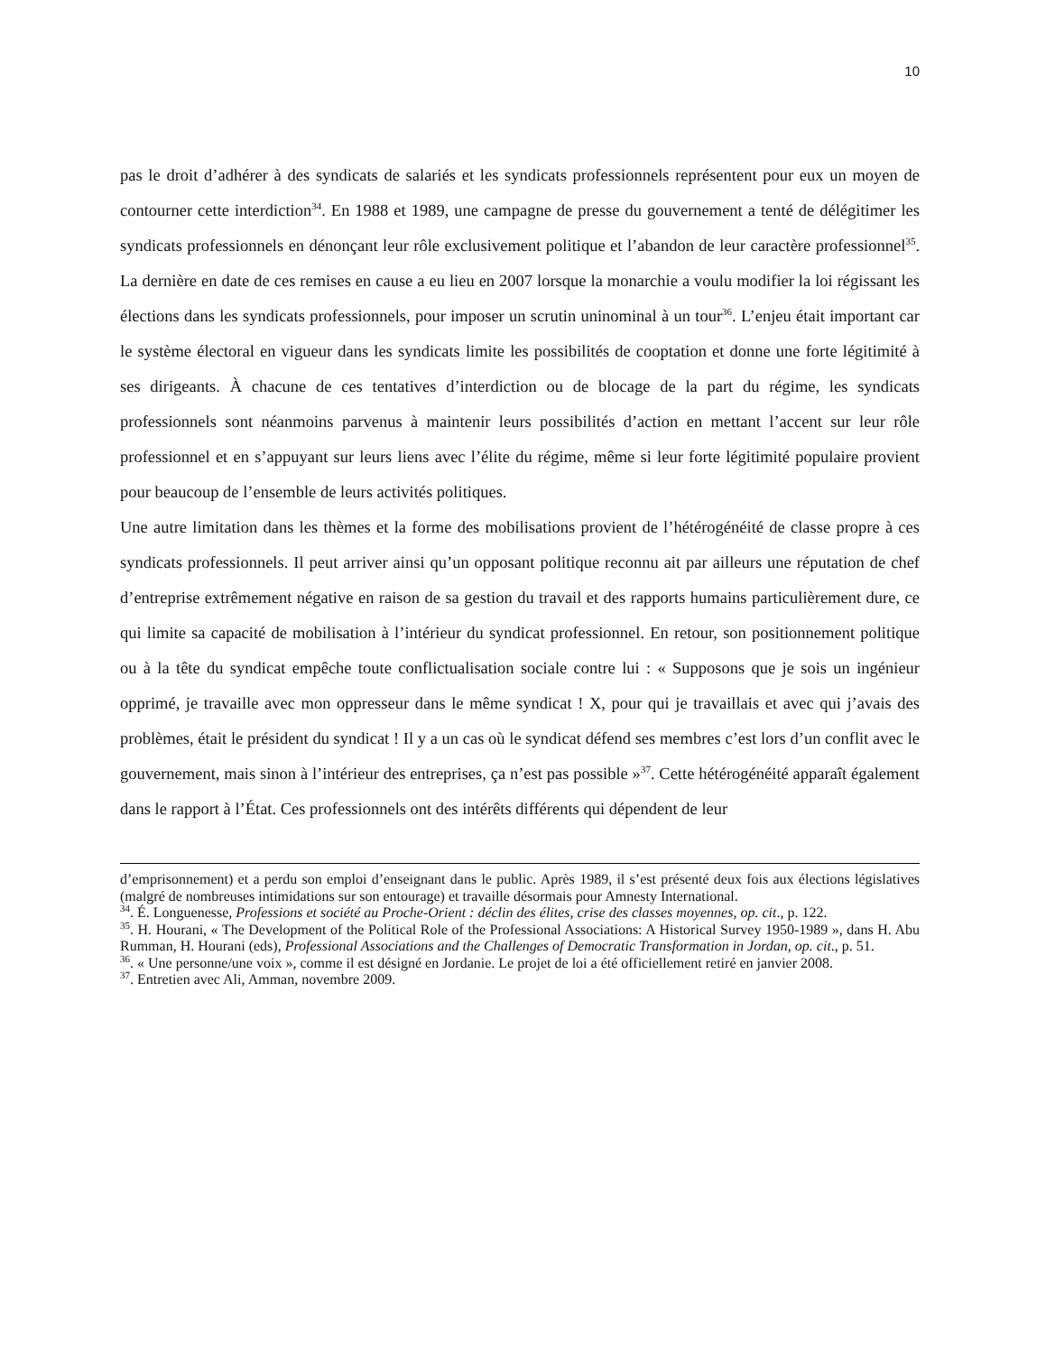10
pas le droit d’adhérer à des syndicats de salariés et les syndicats professionnels représentent pour eux un moyen de contourner cette interdiction<sup>34</sup>. En 1988 et 1989, une campagne de presse du gouvernement a tenté de délégitimer les syndicats professionnels en dénonçant leur rôle exclusivement politique et l’abandon de leur caractère professionnel<sup>35</sup>. La dernière en date de ces remises en cause a eu lieu en 2007 lorsque la monarchie a voulu modifier la loi régissant les élections dans les syndicats professionnels, pour imposer un scrutin uninominal à un tour<sup>36</sup>. L’enjeu était important car le système électoral en vigueur dans les syndicats limite les possibilités de cooptation et donne une forte légitimité à ses dirigeants. À chacune de ces tentatives d’interdiction ou de blocage de la part du régime, les syndicats professionnels sont néanmoins parvenus à maintenir leurs possibilités d’action en mettant l’accent sur leur rôle professionnel et en s’appuyant sur leurs liens avec l’élite du régime, même si leur forte légitimité populaire provient pour beaucoup de l’ensemble de leurs activités politiques.
Une autre limitation dans les thèmes et la forme des mobilisations provient de l’hétérogénéité de classe propre à ces syndicats professionnels. Il peut arriver ainsi qu’un opposant politique reconnu ait par ailleurs une réputation de chef d’entreprise extrêmement négative en raison de sa gestion du travail et des rapports humains particulièrement dure, ce qui limite sa capacité de mobilisation à l’intérieur du syndicat professionnel. En retour, son positionnement politique ou à la tête du syndicat empêche toute conflictualisation sociale contre lui : « Supposons que je sois un ingénieur opprimé, je travaille avec mon oppresseur dans le même syndicat ! X, pour qui je travaillais et avec qui j’avais des problèmes, était le président du syndicat ! Il y a un cas où le syndicat défend ses membres c’est lors d’un conflit avec le gouvernement, mais sinon à l’intérieur des entreprises, ça n’est pas possible »<sup>37</sup>. Cette hétérogénéité apparaît également dans le rapport à l’État. Ces professionnels ont des intérêts différents qui dépendent de leur
d’emprisonnement) et a perdu son emploi d’enseignant dans le public. Après 1989, il s’est présenté deux fois aux élections législatives (malgré de nombreuses intimidations sur son entourage) et travaille désormais pour Amnesty International.
<sup>34</sup>. É. Longuenesse, Professions et société au Proche-Orient : déclin des élites, crise des classes moyennes, op. cit., p. 122.
<sup>35</sup>. H. Hourani, « The Development of the Political Role of the Professional Associations: A Historical Survey 1950-1989 », dans H. Abu Rumman, H. Hourani (eds), Professional Associations and the Challenges of Democratic Transformation in Jordan, op. cit., p. 51.
<sup>36</sup>. « Une personne/une voix », comme il est désigné en Jordanie. Le projet de loi a été officiellement retiré en janvier 2008.
<sup>37</sup>. Entretien avec Ali, Amman, novembre 2009.